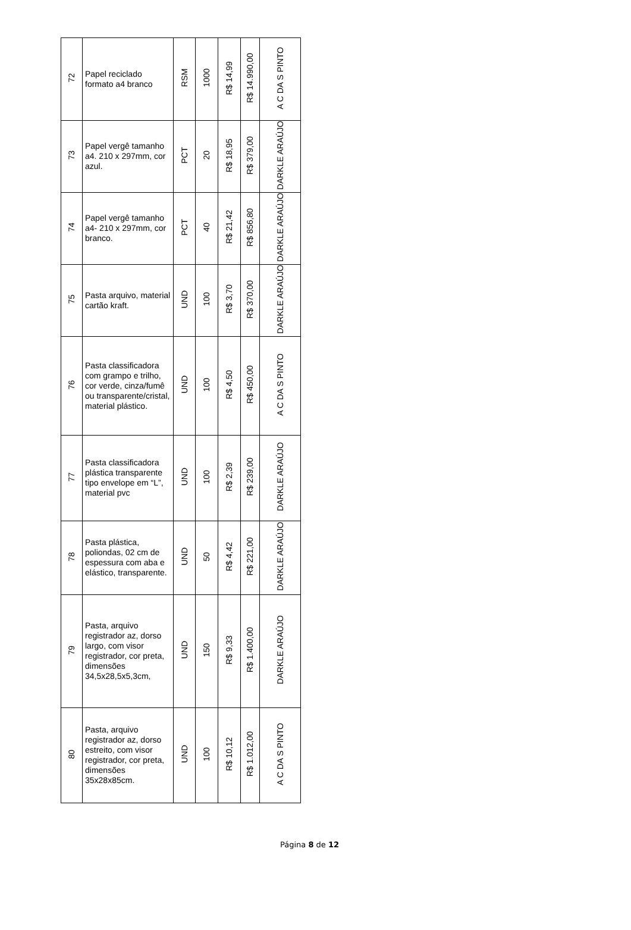| 72 | Papel reciclado formato a4 branco | RSM | 1000 | R$ 14,99 | R$ 14.990,00 | A C DA S PINTO |
| 73 | Papel vergê tamanho a4. 210 x 297mm, cor azul. | PCT | 20 | R$ 18,95 | R$ 379,00 | DARKLE ARAÚJO |
| 74 | Papel vergê tamanho a4- 210 x 297mm, cor branco. | PCT | 40 | R$ 21,42 | R$ 856,80 | DARKLE ARAÚJO |
| 75 | Pasta arquivo, material cartão kraft. | UND | 100 | R$ 3,70 | R$ 370,00 | DARKLE ARAÚJO |
| 76 | Pasta classificadora com grampo e trilho, cor verde, cinza/fumê ou transparente/cristal, material plástico. | UND | 100 | R$ 4,50 | R$ 450,00 | A C DA S PINTO |
| 77 | Pasta classificadora plástica transparente tipo envelope em “L”, material pvc | UND | 100 | R$ 2,39 | R$ 239,00 | DARKLE ARAÚJO |
| 78 | Pasta plástica, poliondas, 02 cm de espessura com aba e elástico, transparente. | UND | 50 | R$ 4,42 | R$ 221,00 | DARKLE ARAÚJO |
| 79 | Pasta, arquivo registrador az, dorso largo, com visor registrador, cor preta, dimensões 34,5x28,5x5,3cm, | UND | 150 | R$ 9,33 | R$ 1.400,00 | DARKLE ARAÚJO |
| 80 | Pasta, arquivo registrador az, dorso estreito, com visor registrador, cor preta, dimensões 35x28x85cm. | UND | 100 | R$ 10,12 | R$ 1.012,00 | A C DA S PINTO |
Página 8 de 12